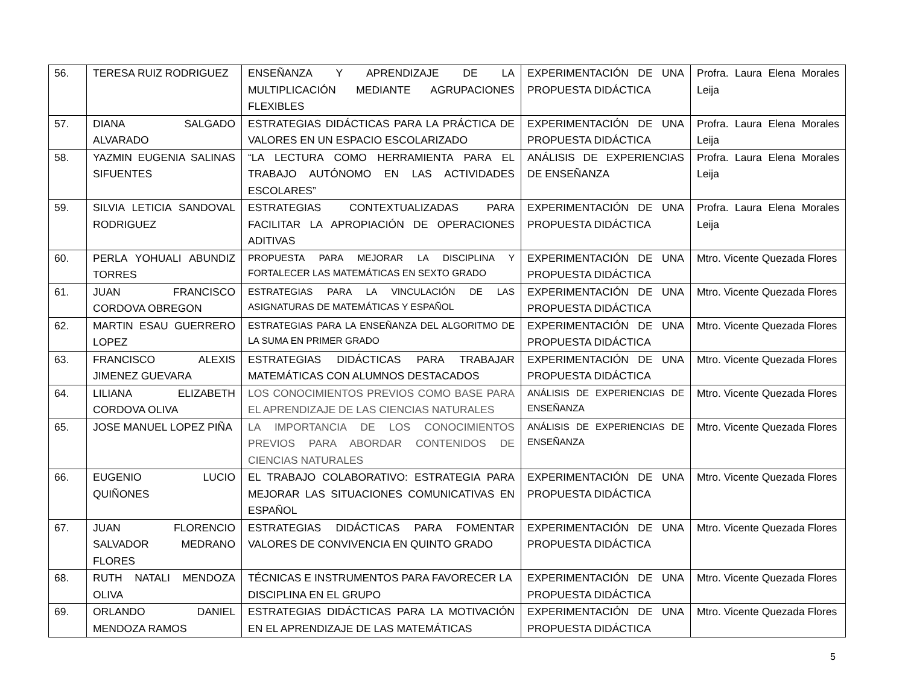| 56. | TERESA RUIZ RODRIGUEZ | ENSEÑANZA Y APRENDIZAJE DE LA MULTIPLICACIÓN MEDIANTE AGRUPACIONES FLEXIBLES | EXPERIMENTACIÓN DE UNA PROPUESTA DIDÁCTICA | Profra. Laura Elena Morales Leija |
| 57. | DIANA SALGADO ALVARADO | ESTRATEGIAS DIDÁCTICAS PARA LA PRÁCTICA DE VALORES EN UN ESPACIO ESCOLARIZADO | EXPERIMENTACIÓN DE UNA PROPUESTA DIDÁCTICA | Profra. Laura Elena Morales Leija |
| 58. | YAZMIN EUGENIA SALINAS SIFUENTES | “LA LECTURA COMO HERRAMIENTA PARA EL TRABAJO AUTÓNOMO EN LAS ACTIVIDADES ESCOLARES” | ANÁLISIS DE EXPERIENCIAS DE ENSEÑANZA | Profra. Laura Elena Morales Leija |
| 59. | SILVIA LETICIA SANDOVAL RODRIGUEZ | ESTRATEGIAS CONTEXTUALIZADAS PARA FACILITAR LA APROPIACIÓN DE OPERACIONES ADITIVAS | EXPERIMENTACIÓN DE UNA PROPUESTA DIDÁCTICA | Profra. Laura Elena Morales Leija |
| 60. | PERLA YOHUALI ABUNDIZ TORRES | PROPUESTA PARA MEJORAR LA DISCIPLINA Y FORTALECER LAS MATEMÁTICAS EN SEXTO GRADO | EXPERIMENTACIÓN DE UNA PROPUESTA DIDÁCTICA | Mtro. Vicente Quezada Flores |
| 61. | JUAN FRANCISCO CORDOVA OBREGON | ESTRATEGIAS PARA LA VINCULACIÓN DE LAS ASIGNATURAS DE MATEMÁTICAS Y ESPAÑOL | EXPERIMENTACIÓN DE UNA PROPUESTA DIDÁCTICA | Mtro. Vicente Quezada Flores |
| 62. | MARTIN ESAU GUERRERO LOPEZ | ESTRATEGIAS PARA LA ENSEÑANZA DEL ALGORITMO DE LA SUMA EN PRIMER GRADO | EXPERIMENTACIÓN DE UNA PROPUESTA DIDÁCTICA | Mtro. Vicente Quezada Flores |
| 63. | FRANCISCO ALEXIS JIMENEZ GUEVARA | ESTRATEGIAS DIDÁCTICAS PARA TRABAJAR MATEMÁTICAS CON ALUMNOS DESTACADOS | EXPERIMENTACIÓN DE UNA PROPUESTA DIDÁCTICA | Mtro. Vicente Quezada Flores |
| 64. | LILIANA ELIZABETH CORDOVA OLIVA | LOS CONOCIMIENTOS PREVIOS COMO BASE PARA EL APRENDIZAJE DE LAS CIENCIAS NATURALES | ANÁLISIS DE EXPERIENCIAS DE ENSEÑANZA | Mtro. Vicente Quezada Flores |
| 65. | JOSE MANUEL LOPEZ PIÑA | LA IMPORTANCIA DE LOS CONOCIMIENTOS PREVIOS PARA ABORDAR CONTENIDOS DE CIENCIAS NATURALES | ANÁLISIS DE EXPERIENCIAS DE ENSEÑANZA | Mtro. Vicente Quezada Flores |
| 66. | EUGENIO LUCIO QUIÑONES | EL TRABAJO COLABORATIVO: ESTRATEGIA PARA MEJORAR LAS SITUACIONES COMUNICATIVAS EN ESPAÑOL | EXPERIMENTACIÓN DE UNA PROPUESTA DIDÁCTICA | Mtro. Vicente Quezada Flores |
| 67. | JUAN FLORENCIO SALVADOR MEDRANO FLORES | ESTRATEGIAS DIDÁCTICAS PARA FOMENTAR VALORES DE CONVIVENCIA EN QUINTO GRADO | EXPERIMENTACIÓN DE UNA PROPUESTA DIDÁCTICA | Mtro. Vicente Quezada Flores |
| 68. | RUTH NATALI MENDOZA OLIVA | TÉCNICAS E INSTRUMENTOS PARA FAVORECER LA DISCIPLINA EN EL GRUPO | EXPERIMENTACIÓN DE UNA PROPUESTA DIDÁCTICA | Mtro. Vicente Quezada Flores |
| 69. | ORLANDO DANIEL MENDOZA RAMOS | ESTRATEGIAS DIDÁCTICAS PARA LA MOTIVACIÓN EN EL APRENDIZAJE DE LAS MATEMÁTICAS | EXPERIMENTACIÓN DE UNA PROPUESTA DIDÁCTICA | Mtro. Vicente Quezada Flores |
5